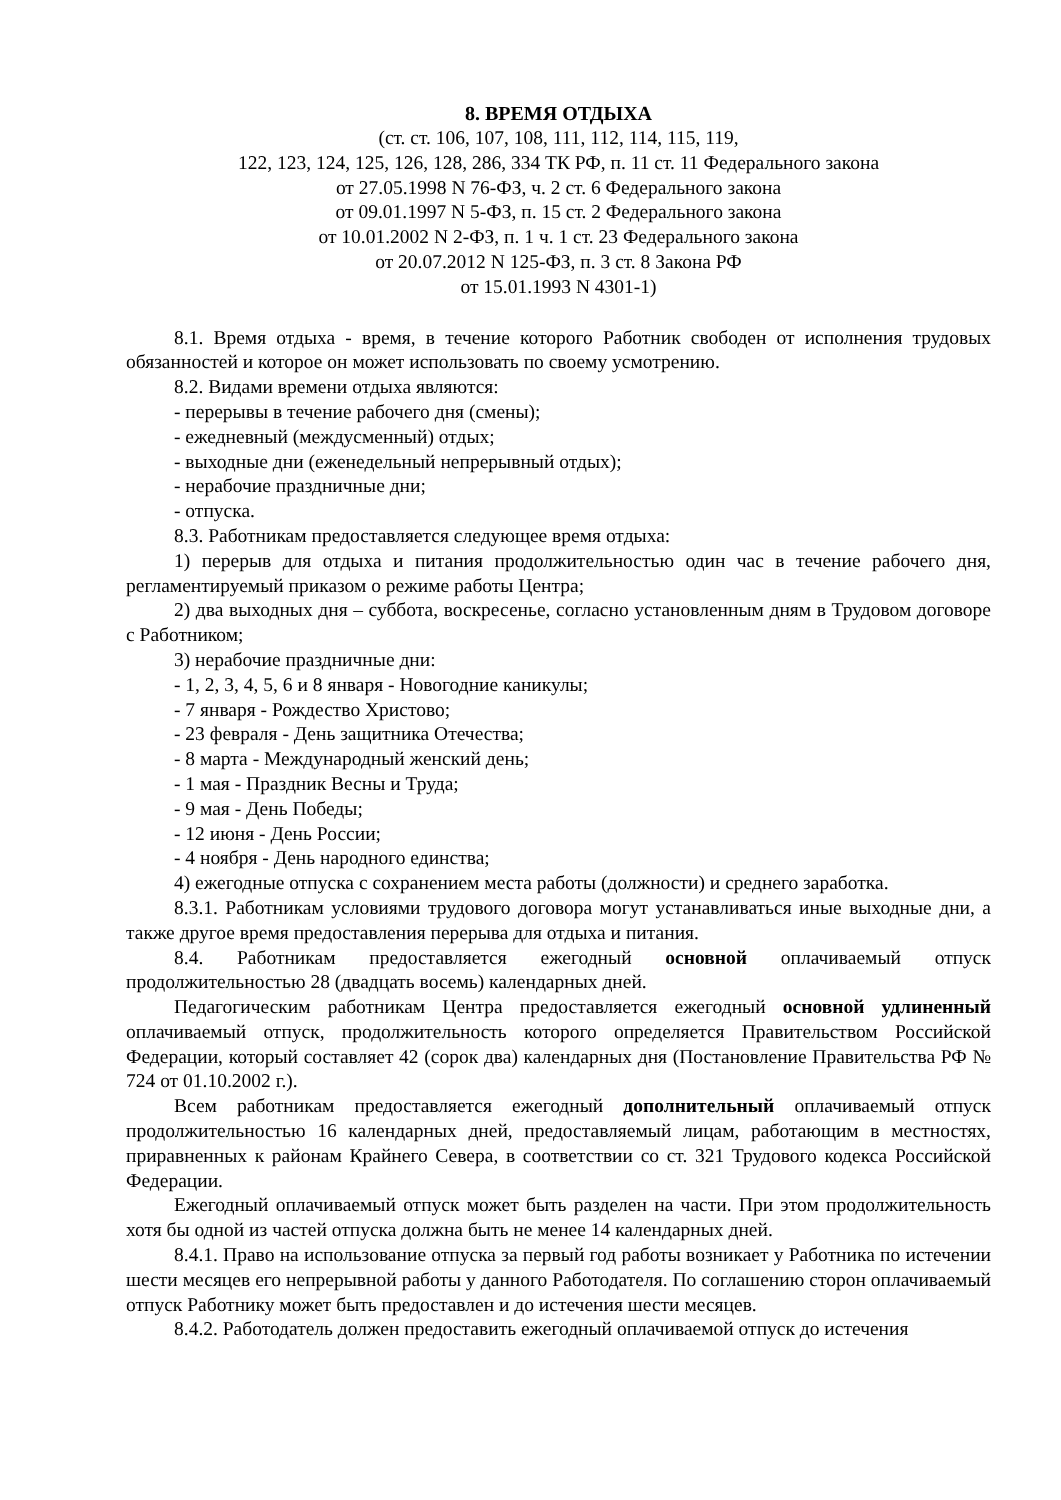8. ВРЕМЯ ОТДЫХА
(ст. ст. 106, 107, 108, 111, 112, 114, 115, 119,
122, 123, 124, 125, 126, 128, 286, 334 ТК РФ, п. 11 ст. 11 Федерального закона
от 27.05.1998 N 76-ФЗ, ч. 2 ст. 6 Федерального закона
от 09.01.1997 N 5-ФЗ, п. 15 ст. 2 Федерального закона
от 10.01.2002 N 2-ФЗ, п. 1 ч. 1 ст. 23 Федерального закона
от 20.07.2012 N 125-ФЗ, п. 3 ст. 8 Закона РФ
от 15.01.1993 N 4301-1)
8.1. Время отдыха - время, в течение которого Работник свободен от исполнения трудовых обязанностей и которое он может использовать по своему усмотрению.
8.2. Видами времени отдыха являются:
- перерывы в течение рабочего дня (смены);
- ежедневный (междусменный) отдых;
- выходные дни (еженедельный непрерывный отдых);
- нерабочие праздничные дни;
- отпуска.
8.3. Работникам предоставляется следующее время отдыха:
1) перерыв для отдыха и питания продолжительностью один час в течение рабочего дня, регламентируемый приказом о режиме работы Центра;
2) два выходных дня – суббота, воскресенье, согласно установленным дням в Трудовом договоре с Работником;
3) нерабочие праздничные дни:
- 1, 2, 3, 4, 5, 6 и 8 января - Новогодние каникулы;
- 7 января - Рождество Христово;
- 23 февраля - День защитника Отечества;
- 8 марта - Международный женский день;
- 1 мая - Праздник Весны и Труда;
- 9 мая - День Победы;
- 12 июня - День России;
- 4 ноября - День народного единства;
4) ежегодные отпуска с сохранением места работы (должности) и среднего заработка.
8.3.1. Работникам условиями трудового договора могут устанавливаться иные выходные дни, а также другое время предоставления перерыва для отдыха и питания.
8.4. Работникам предоставляется ежегодный основной оплачиваемый отпуск продолжительностью 28 (двадцать восемь) календарных дней.
Педагогическим работникам Центра предоставляется ежегодный основной удлиненный оплачиваемый отпуск, продолжительность которого определяется Правительством Российской Федерации, который составляет 42 (сорок два) календарных дня (Постановление Правительства РФ № 724 от 01.10.2002 г.).
Всем работникам предоставляется ежегодный дополнительный оплачиваемый отпуск продолжительностью 16 календарных дней, предоставляемый лицам, работающим в местностях, приравненных к районам Крайнего Севера, в соответствии со ст. 321 Трудового кодекса Российской Федерации.
Ежегодный оплачиваемый отпуск может быть разделен на части. При этом продолжительность хотя бы одной из частей отпуска должна быть не менее 14 календарных дней.
8.4.1. Право на использование отпуска за первый год работы возникает у Работника по истечении шести месяцев его непрерывной работы у данного Работодателя. По соглашению сторон оплачиваемый отпуск Работнику может быть предоставлен и до истечения шести месяцев.
8.4.2. Работодатель должен предоставить ежегодный оплачиваемой отпуск до истечения